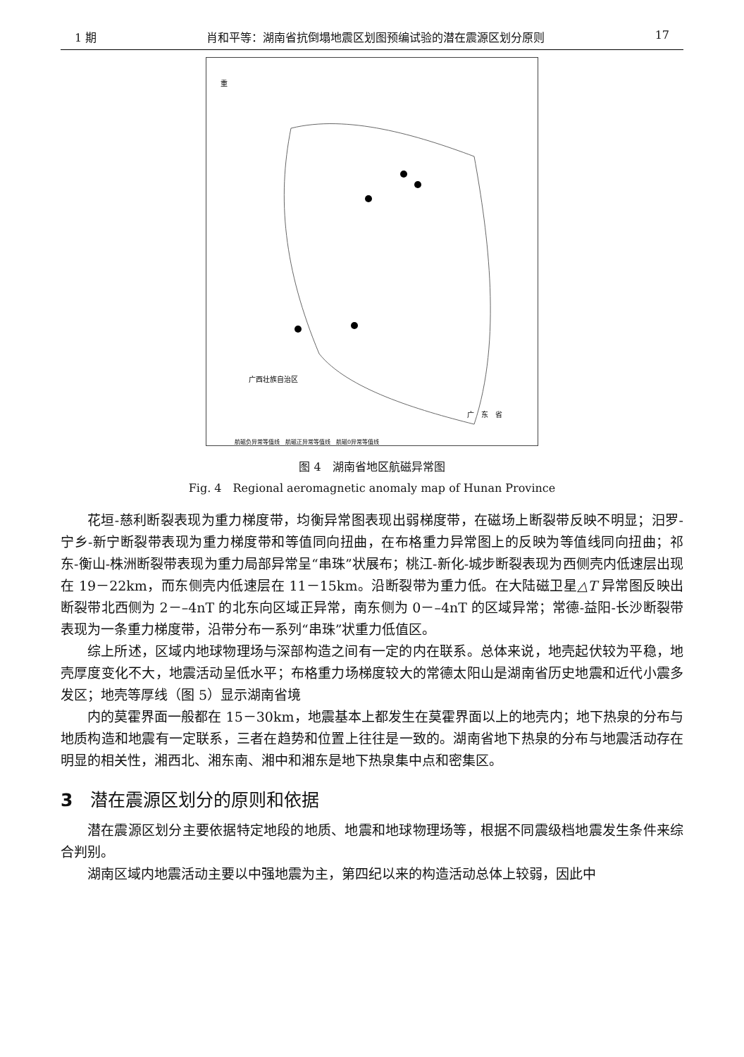1 期 肖和平等：湖南省抗倒塌地震区划图预编试验的潜在震源区划分原则 17
重
航磁负异常等值线　航磁正异常等值线　航磁0异常等值线
广西壮族自治区
广　东　省
图 4　湖南省地区航磁异常图
Fig. 4　Regional aeromagnetic anomaly map of Hunan Province
花垣-慈利断裂表现为重力梯度带，均衡异常图表现出弱梯度带，在磁场上断裂带反映不明显；汨罗-宁乡-新宁断裂带表现为重力梯度带和等值同向扭曲，在布格重力异常图上的反映为等值线同向扭曲；祁东-衡山-株洲断裂带表现为重力局部异常呈“串珠”状展布；桃江-新化-城步断裂表现为西侧壳内低速层出现在 19－22km，而东侧壳内低速层在 11－15km。沿断裂带为重力低。在大陆磁卫星△T 异常图反映出断裂带北西侧为 2－–4nT 的北东向区域正异常，南东侧为 0－–4nT 的区域异常；常德-益阳-长沙断裂带表现为一条重力梯度带，沿带分布一系列“串珠”状重力低值区。
综上所述，区域内地球物理场与深部构造之间有一定的内在联系。总体来说，地壳起伏较为平稳，地壳厚度变化不大，地震活动呈低水平；布格重力场梯度较大的常德太阳山是湖南省历史地震和近代小震多发区；地壳等厚线（图 5）显示湖南省境
内的莫霍界面一般都在 15－30km，地震基本上都发生在莫霍界面以上的地壳内；地下热泉的分布与地质构造和地震有一定联系，三者在趋势和位置上往往是一致的。湖南省地下热泉的分布与地震活动存在明显的相关性，湘西北、湘东南、湘中和湘东是地下热泉集中点和密集区。
3　潜在震源区划分的原则和依据
潜在震源区划分主要依据特定地段的地质、地震和地球物理场等，根据不同震级档地震发生条件来综合判别。
湖南区域内地震活动主要以中强地震为主，第四纪以来的构造活动总体上较弱，因此中